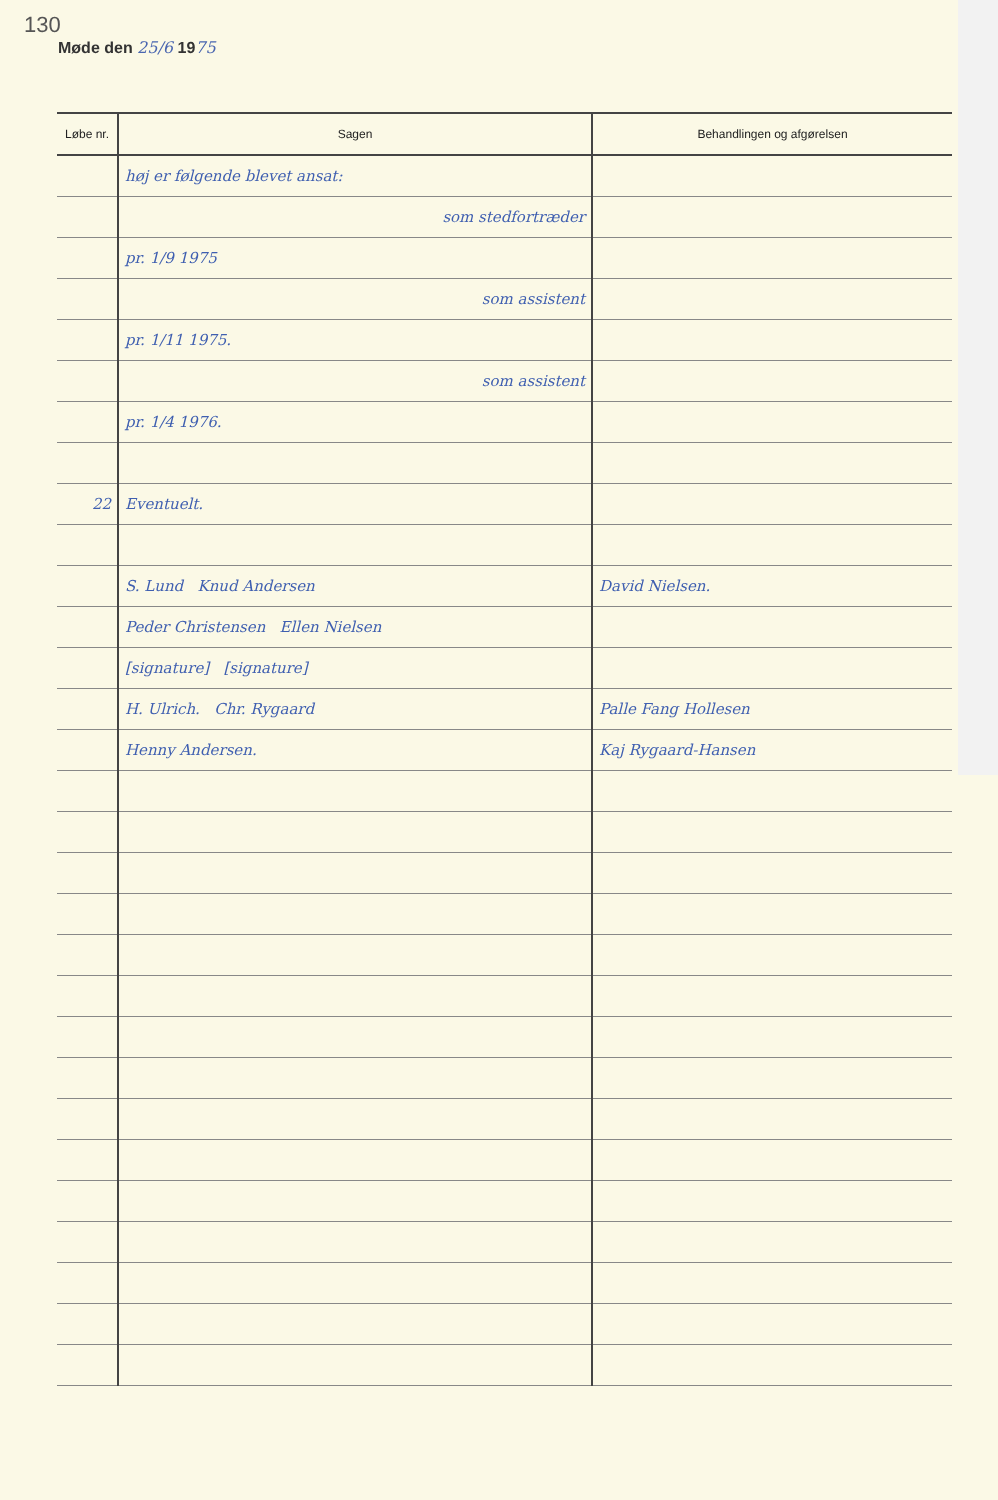130
Møde den 25/6 1975
| Løbe nr. | Sagen | Behandlingen og afgørelsen |
| --- | --- | --- |
| | høj er følgende blevet ansat: | |
| | som stedfortræder | |
| | pr. 1/9 1975 | |
| | som assistent | |
| | pr. 1/11 1975. | |
| | som assistent | |
| | pr. 1/4 1976. | |
| 22 | Eventuelt. | |
| | S. Lund Knud Andersen | David Nielsen. |
| | Peder Christensen Ellen Nielsen | |
| | [signature] [signature] | |
| | H. Ulrich. Chr. Rygaard | Palle Fang Hollesen |
| | Henny Andersen. | Kaj Rygaard-Hansen |